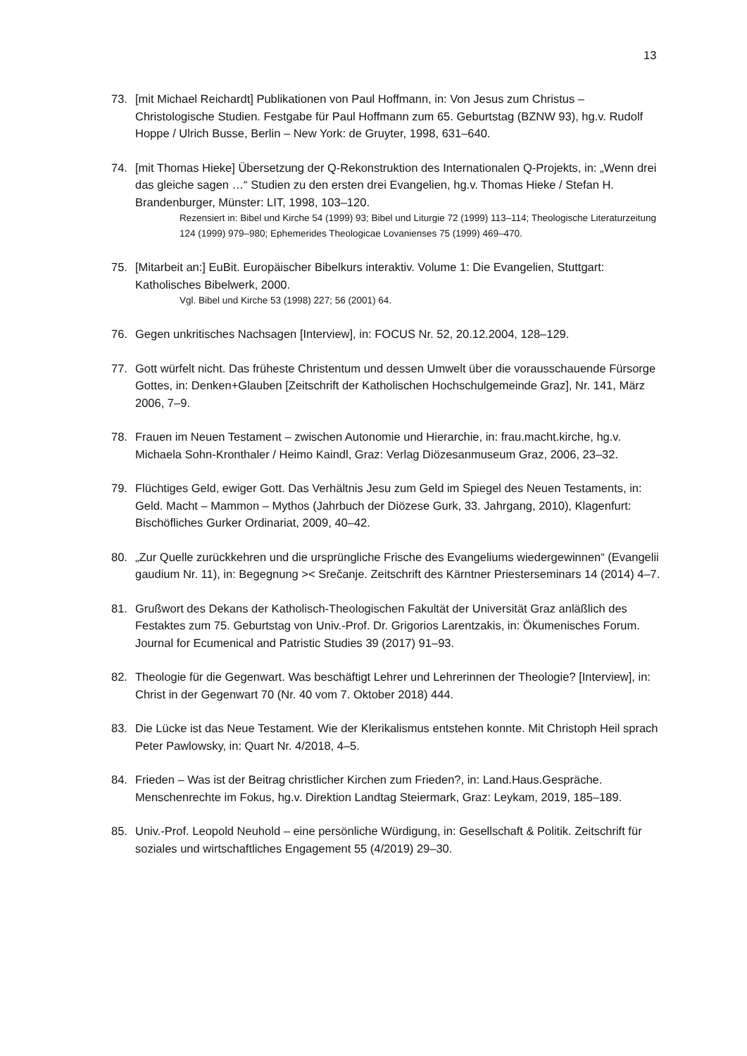13
73. [mit Michael Reichardt] Publikationen von Paul Hoffmann, in: Von Jesus zum Christus – Christologische Studien. Festgabe für Paul Hoffmann zum 65. Geburtstag (BZNW 93), hg.v. Rudolf Hoppe / Ulrich Busse, Berlin – New York: de Gruyter, 1998, 631–640.
74. [mit Thomas Hieke] Übersetzung der Q-Rekonstruktion des Internationalen Q-Projekts, in: „Wenn drei das gleiche sagen …“ Studien zu den ersten drei Evangelien, hg.v. Thomas Hieke / Stefan H. Brandenburger, Münster: LIT, 1998, 103–120.
Rezensiert in: Bibel und Kirche 54 (1999) 93; Bibel und Liturgie 72 (1999) 113–114; Theologische Literaturzeitung 124 (1999) 979–980; Ephemerides Theologicae Lovanienses 75 (1999) 469–470.
75. [Mitarbeit an:] EuBit. Europäischer Bibelkurs interaktiv. Volume 1: Die Evangelien, Stuttgart: Katholisches Bibelwerk, 2000.
Vgl. Bibel und Kirche 53 (1998) 227; 56 (2001) 64.
76. Gegen unkritisches Nachsagen [Interview], in: FOCUS Nr. 52, 20.12.2004, 128–129.
77. Gott würfelt nicht. Das früheste Christentum und dessen Umwelt über die vorausschauende Fürsorge Gottes, in: Denken+Glauben [Zeitschrift der Katholischen Hochschulgemeinde Graz], Nr. 141, März 2006, 7–9.
78. Frauen im Neuen Testament – zwischen Autonomie und Hierarchie, in: frau.macht.kirche, hg.v. Michaela Sohn-Kronthaler / Heimo Kaindl, Graz: Verlag Diözesanmuseum Graz, 2006, 23–32.
79. Flüchtiges Geld, ewiger Gott. Das Verhältnis Jesu zum Geld im Spiegel des Neuen Testaments, in: Geld. Macht – Mammon – Mythos (Jahrbuch der Diözese Gurk, 33. Jahrgang, 2010), Klagenfurt: Bischöfliches Gurker Ordinariat, 2009, 40–42.
80. „Zur Quelle zurückkehren und die ursprüngliche Frische des Evangeliums wiedergewinnen“ (Evangelii gaudium Nr. 11), in: Begegnung >< Srečanje. Zeitschrift des Kärntner Priesterseminars 14 (2014) 4–7.
81. Grußwort des Dekans der Katholisch-Theologischen Fakultät der Universität Graz anläßlich des Festaktes zum 75. Geburtstag von Univ.-Prof. Dr. Grigorios Larentzakis, in: Ökumenisches Forum. Journal for Ecumenical and Patristic Studies 39 (2017) 91–93.
82. Theologie für die Gegenwart. Was beschäftigt Lehrer und Lehrerinnen der Theologie? [Interview], in: Christ in der Gegenwart 70 (Nr. 40 vom 7. Oktober 2018) 444.
83. Die Lücke ist das Neue Testament. Wie der Klerikalismus entstehen konnte. Mit Christoph Heil sprach Peter Pawlowsky, in: Quart Nr. 4/2018, 4–5.
84. Frieden – Was ist der Beitrag christlicher Kirchen zum Frieden?, in: Land.Haus.Gespräche. Menschenrechte im Fokus, hg.v. Direktion Landtag Steiermark, Graz: Leykam, 2019, 185–189.
85. Univ.-Prof. Leopold Neuhold – eine persönliche Würdigung, in: Gesellschaft & Politik. Zeitschrift für soziales und wirtschaftliches Engagement 55 (4/2019) 29–30.